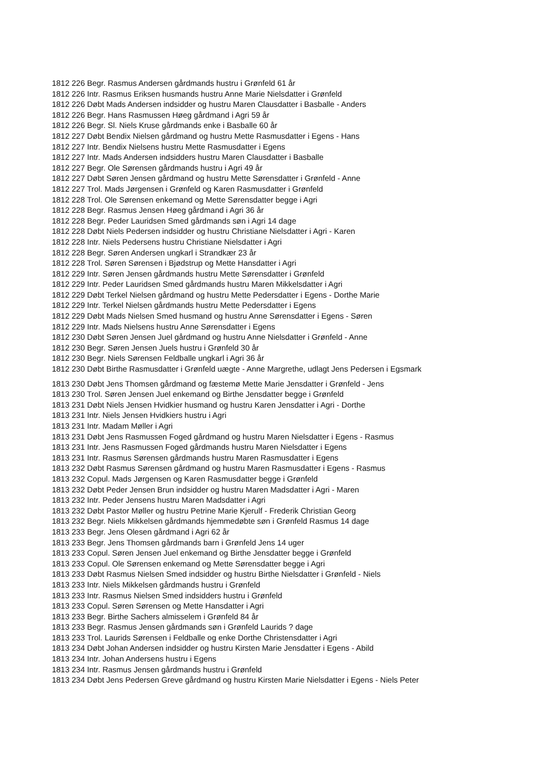1812 226 Begr. Rasmus Andersen gårdmands hustru i Grønfeld 61 år
1812 226 Intr. Rasmus Eriksen husmands hustru Anne Marie Nielsdatter i Grønfeld
1812 226 Døbt Mads Andersen indsidder og hustru Maren Clausdatter i Basballe - Anders
1812 226 Begr. Hans Rasmussen Høeg gårdmand i Agri 59 år
1812 226 Begr. Sl. Niels Kruse gårdmands enke i Basballe 60 år
1812 227 Døbt Bendix Nielsen gårdmand og hustru Mette Rasmusdatter i Egens - Hans
1812 227 Intr. Bendix Nielsens hustru Mette Rasmusdatter i Egens
1812 227 Intr. Mads Andersen indsidders hustru Maren Clausdatter i Basballe
1812 227 Begr. Ole Sørensen gårdmands hustru i Agri 49 år
1812 227 Døbt Søren Jensen gårdmand og hustru Mette Sørensdatter i Grønfeld - Anne
1812 227 Trol. Mads Jørgensen i Grønfeld og Karen Rasmusdatter i Grønfeld
1812 228 Trol. Ole Sørensen enkemand og Mette Sørensdatter begge i Agri
1812 228 Begr. Rasmus Jensen Høeg gårdmand i Agri 36 år
1812 228 Begr. Peder Lauridsen Smed gårdmands søn i Agri 14 dage
1812 228 Døbt Niels Pedersen indsidder og hustru Christiane Nielsdatter i Agri - Karen
1812 228 Intr. Niels Pedersens hustru Christiane Nielsdatter i Agri
1812 228 Begr. Søren Andersen ungkarl i Strandkær 23 år
1812 228 Trol. Søren Sørensen i Bjødstrup og Mette Hansdatter i Agri
1812 229 Intr. Søren Jensen gårdmands hustru Mette Sørensdatter i Grønfeld
1812 229 Intr. Peder Lauridsen Smed gårdmands hustru Maren Mikkelsdatter i Agri
1812 229 Døbt Terkel Nielsen gårdmand og hustru Mette Pedersdatter i Egens - Dorthe Marie
1812 229 Intr. Terkel Nielsen gårdmands hustru Mette Pedersdatter i Egens
1812 229 Døbt Mads Nielsen Smed husmand og hustru Anne Sørensdatter i Egens - Søren
1812 229 Intr. Mads Nielsens hustru Anne Sørensdatter i Egens
1812 230 Døbt Søren Jensen Juel gårdmand og hustru Anne Nielsdatter i Grønfeld - Anne
1812 230 Begr. Søren Jensen Juels hustru i Grønfeld 30 år
1812 230 Begr. Niels Sørensen Feldballe ungkarl i Agri 36 år
1812 230 Døbt Birthe Rasmusdatter i Grønfeld uægte - Anne Margrethe, udlagt Jens Pedersen i Egsmark
1813 230 Døbt Jens Thomsen gårdmand og fæstemø Mette Marie Jensdatter i Grønfeld - Jens
1813 230 Trol. Søren Jensen Juel enkemand og Birthe Jensdatter begge i Grønfeld
1813 231 Døbt Niels Jensen Hvidkier husmand og hustru Karen Jensdatter i Agri - Dorthe
1813 231 Intr. Niels Jensen Hvidkiers hustru i Agri
1813 231 Intr. Madam Møller i Agri
1813 231 Døbt Jens Rasmussen Foged gårdmand og hustru Maren Nielsdatter i Egens - Rasmus
1813 231 Intr. Jens Rasmussen Foged gårdmands hustru Maren Nielsdatter i Egens
1813 231 Intr. Rasmus Sørensen gårdmands hustru Maren Rasmusdatter i Egens
1813 232 Døbt Rasmus Sørensen gårdmand og hustru Maren Rasmusdatter i Egens - Rasmus
1813 232 Copul. Mads Jørgensen og Karen Rasmusdatter begge i Grønfeld
1813 232 Døbt Peder Jensen Brun indsidder og hustru Maren Madsdatter i Agri - Maren
1813 232 Intr. Peder Jensens hustru Maren Madsdatter i Agri
1813 232 Døbt Pastor Møller og hustru Petrine Marie Kjerulf - Frederik Christian Georg
1813 232 Begr. Niels Mikkelsen gårdmands hjemmedøbte søn i Grønfeld Rasmus 14 dage
1813 233 Begr. Jens Olesen gårdmand i Agri 62 år
1813 233 Begr. Jens Thomsen gårdmands barn i Grønfeld Jens 14 uger
1813 233 Copul. Søren Jensen Juel enkemand og Birthe Jensdatter begge i Grønfeld
1813 233 Copul. Ole Sørensen enkemand og Mette Sørensdatter begge i Agri
1813 233 Døbt Rasmus Nielsen Smed indsidder og hustru Birthe Nielsdatter i Grønfeld - Niels
1813 233 Intr. Niels Mikkelsen gårdmands hustru i Grønfeld
1813 233 Intr. Rasmus Nielsen Smed indsidders hustru i Grønfeld
1813 233 Copul. Søren Sørensen og Mette Hansdatter i Agri
1813 233 Begr. Birthe Sachers almisselem i Grønfeld 84 år
1813 233 Begr. Rasmus Jensen gårdmands søn i Grønfeld Laurids ? dage
1813 233 Trol. Laurids Sørensen i Feldballe og enke Dorthe Christensdatter i Agri
1813 234 Døbt Johan Andersen indsidder og hustru Kirsten Marie Jensdatter i Egens - Abild
1813 234 Intr. Johan Andersens hustru i Egens
1813 234 Intr. Rasmus Jensen gårdmands hustru i Grønfeld
1813 234 Døbt Jens Pedersen Greve gårdmand og hustru Kirsten Marie Nielsdatter i Egens - Niels Peter